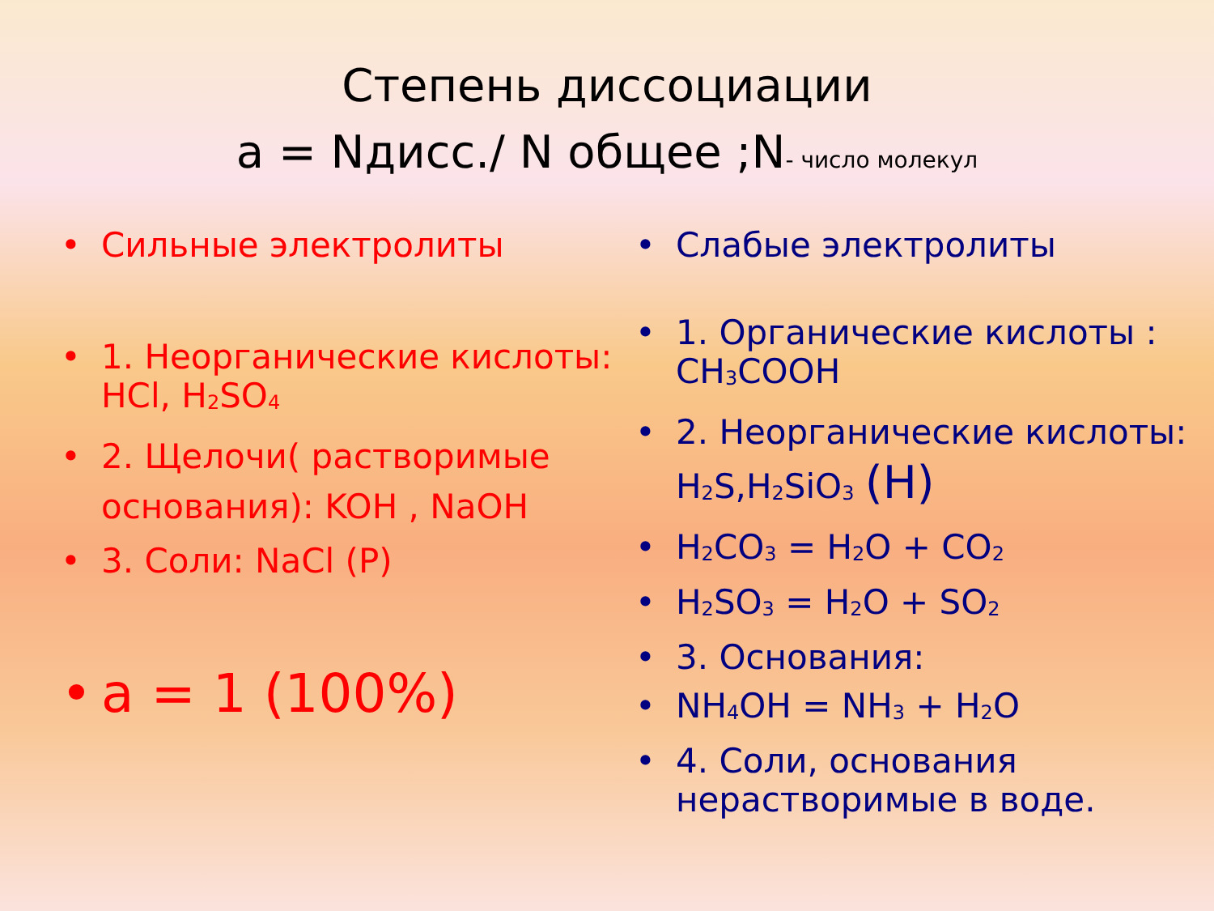Степень диссоциации
a = Nдисс./ N общее ;N- число молекул
• Сильные электролиты
• 1. Неорганические кислоты: HCl, H<sub>2</sub>SO<sub>4</sub>
• 2. Щелочи( растворимые основания): KOH , NaOH
• 3. Соли: NaCl (P)
• a = 1 (100%)
• Слабые электролиты
• 1. Органические кислоты : CH<sub>3</sub>COOH
• 2. Неорганические кислоты: H<sub>2</sub>S,H<sub>2</sub>SiO<sub>3</sub> (H)
• H<sub>2</sub>CO<sub>3</sub> = H<sub>2</sub>O + CO<sub>2</sub>
• H<sub>2</sub>SO<sub>3</sub> = H<sub>2</sub>O + SO<sub>2</sub>
• 3. Основания:
• NH<sub>4</sub>OH = NH<sub>3</sub> + H<sub>2</sub>O
• 4. Соли, основания нерастворимые в воде.